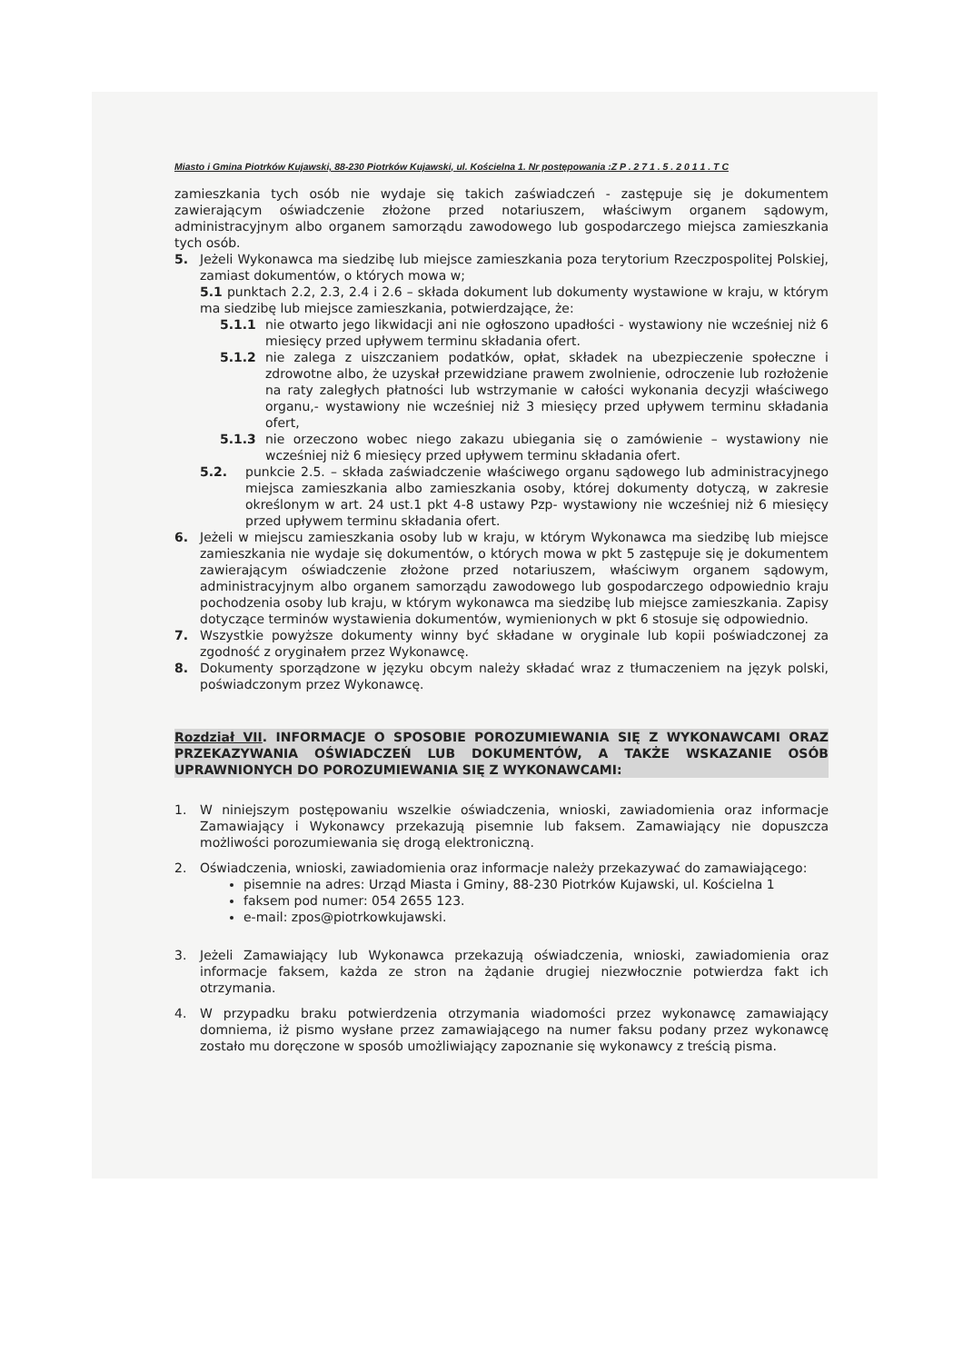Miasto i Gmina Piotrków Kujawski, 88-230 Piotrków Kujawski, ul. Kościelna 1. Nr postępowania :Z P . 2 7 1 . 5 . 2 0 1 1 . T C
zamieszkania tych osób nie wydaje się takich zaświadczeń - zastępuje się je dokumentem zawierającym oświadczenie złożone przed notariuszem, właściwym organem sądowym, administracyjnym albo organem samorządu zawodowego lub gospodarczego miejsca zamieszkania tych osób.
5. Jeżeli Wykonawca ma siedzibę lub miejsce zamieszkania poza terytorium Rzeczpospolitej Polskiej, zamiast dokumentów, o których mowa w;
5.1 punktach 2.2, 2.3, 2.4 i 2.6 – składa dokument lub dokumenty wystawione w kraju, w którym ma siedzibę lub miejsce zamieszkania, potwierdzające, że:
5.1.1 nie otwarto jego likwidacji ani nie ogłoszono upadłości - wystawiony nie wcześniej niż 6 miesięcy przed upływem terminu składania ofert.
5.1.2 nie zalega z uiszczaniem podatków, opłat, składek na ubezpieczenie społeczne i zdrowotne albo, że uzyskał przewidziane prawem zwolnienie, odroczenie lub rozłożenie na raty zaległych płatności lub wstrzymanie w całości wykonania decyzji właściwego organu,- wystawiony nie wcześniej niż 3 miesięcy przed upływem terminu składania ofert,
5.1.3 nie orzeczono wobec niego zakazu ubiegania się o zamówienie – wystawiony nie wcześniej niż 6 miesięcy przed upływem terminu składania ofert.
5.2. punkcie 2.5. – składa zaświadczenie właściwego organu sądowego lub administracyjnego miejsca zamieszkania albo zamieszkania osoby, której dokumenty dotyczą, w zakresie określonym w art. 24 ust.1 pkt 4-8 ustawy Pzp- wystawiony nie wcześniej niż 6 miesięcy przed upływem terminu składania ofert.
6. Jeżeli w miejscu zamieszkania osoby lub w kraju, w którym Wykonawca ma siedzibę lub miejsce zamieszkania nie wydaje się dokumentów, o których mowa w pkt 5 zastępuje się je dokumentem zawierającym oświadczenie złożone przed notariuszem, właściwym organem sądowym, administracyjnym albo organem samorządu zawodowego lub gospodarczego odpowiednio kraju pochodzenia osoby lub kraju, w którym wykonawca ma siedzibę lub miejsce zamieszkania. Zapisy dotyczące terminów wystawienia dokumentów, wymienionych w pkt 6 stosuje się odpowiednio.
7. Wszystkie powyższe dokumenty winny być składane w oryginale lub kopii poświadczonej za zgodność z oryginałem przez Wykonawcę.
8. Dokumenty sporządzone w języku obcym należy składać wraz z tłumaczeniem na język polski, poświadczonym przez Wykonawcę.
Rozdział VII. INFORMACJE O SPOSOBIE POROZUMIEWANIA SIĘ Z WYKONAWCAMI ORAZ PRZEKAZYWANIA OŚWIADCZEŃ LUB DOKUMENTÓW, A TAKŻE WSKAZANIE OSÓB UPRAWNIONYCH DO POROZUMIEWANIA SIĘ Z WYKONAWCAMI:
1. W niniejszym postępowaniu wszelkie oświadczenia, wnioski, zawiadomienia oraz informacje Zamawiający i Wykonawcy przekazują pisemnie lub faksem. Zamawiający nie dopuszcza możliwości porozumiewania się drogą elektroniczną.
2. Oświadczenia, wnioski, zawiadomienia oraz informacje należy przekazywać do zamawiającego:
pisemnie na adres: Urząd Miasta i Gminy, 88-230 Piotrków Kujawski, ul. Kościelna 1
faksem pod numer: 054 2655 123.
e-mail: zpos@piotrkowkujawski.
3. Jeżeli Zamawiający lub Wykonawca przekazują oświadczenia, wnioski, zawiadomienia oraz informacje faksem, każda ze stron na żądanie drugiej niezwłocznie potwierdza fakt ich otrzymania.
4. W przypadku braku potwierdzenia otrzymania wiadomości przez wykonawcę zamawiający domniema, iż pismo wysłane przez zamawiającego na numer faksu podany przez wykonawcę zostało mu doręczone w sposób umożliwiający zapoznanie się wykonawcy z treścią pisma.